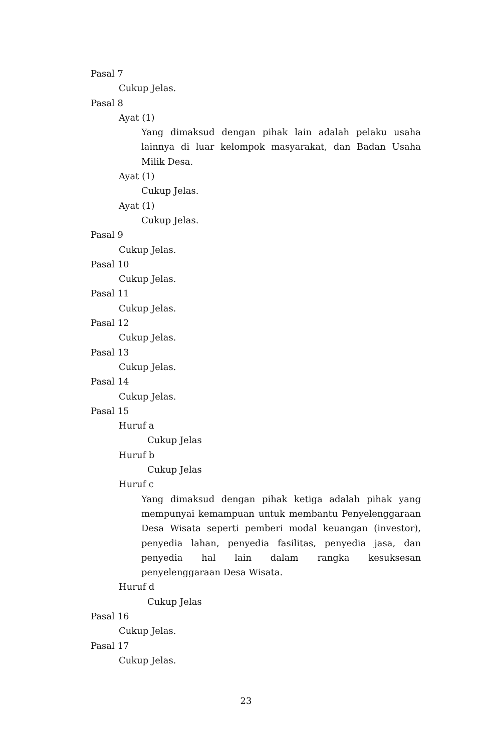Pasal 7
Cukup Jelas.
Pasal 8
Ayat (1)
Yang dimaksud dengan pihak lain adalah pelaku usaha lainnya di luar kelompok masyarakat, dan Badan Usaha Milik Desa.
Ayat (1)
Cukup Jelas.
Ayat (1)
Cukup Jelas.
Pasal 9
Cukup Jelas.
Pasal 10
Cukup Jelas.
Pasal 11
Cukup Jelas.
Pasal 12
Cukup Jelas.
Pasal 13
Cukup Jelas.
Pasal 14
Cukup Jelas.
Pasal 15
Huruf a
Cukup Jelas
Huruf b
Cukup Jelas
Huruf c
Yang dimaksud dengan pihak ketiga adalah pihak yang mempunyai kemampuan untuk membantu Penyelenggaraan Desa Wisata seperti pemberi modal keuangan (investor), penyedia lahan, penyedia fasilitas, penyedia jasa, dan penyedia hal lain dalam rangka kesuksesan penyelenggaraan Desa Wisata.
Huruf d
Cukup Jelas
Pasal 16
Cukup Jelas.
Pasal 17
Cukup Jelas.
23